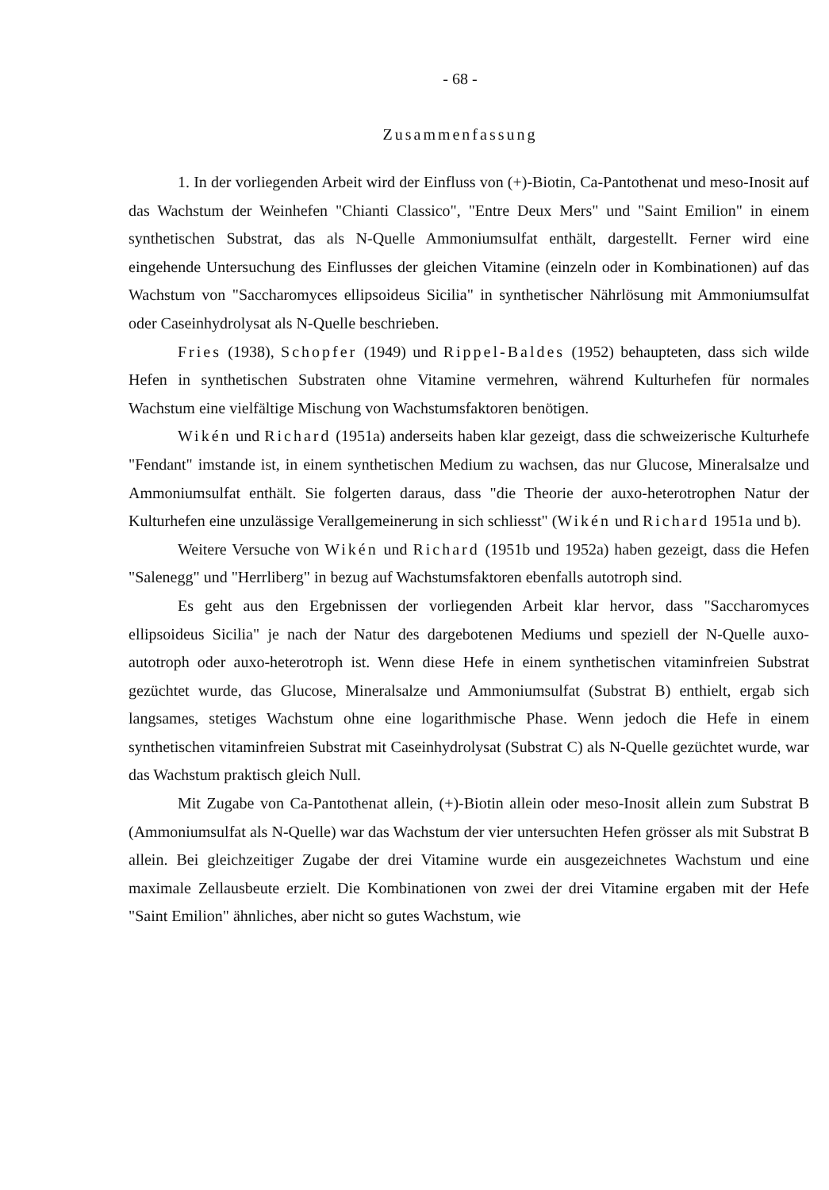- 68 -
Zusammenfassung
1. In der vorliegenden Arbeit wird der Einfluss von (+)-Biotin, Ca-Pantothenat und meso-Inosit auf das Wachstum der Weinhefen "Chianti Classico", "Entre Deux Mers" und "Saint Emilion" in einem synthetischen Substrat, das als N-Quelle Ammoniumsulfat enthält, dargestellt. Ferner wird eine eingehende Untersuchung des Einflusses der gleichen Vitamine (einzeln oder in Kombinationen) auf das Wachstum von "Saccharomyces ellipsoideus Sicilia" in synthetischer Nährlösung mit Ammoniumsulfat oder Caseinhydrolysat als N-Quelle beschrieben.
Fries (1938), Schopfer (1949) und Rippel-Baldes (1952) behaupteten, dass sich wilde Hefen in synthetischen Substraten ohne Vitamine vermehren, während Kulturhefen für normales Wachstum eine vielfältige Mischung von Wachstumsfaktoren benötigen.
Wikén und Richard (1951a) anderseits haben klar gezeigt, dass die schweizerische Kulturhefe "Fendant" imstande ist, in einem synthetischen Medium zu wachsen, das nur Glucose, Mineralsalze und Ammoniumsulfat enthält. Sie folgerten daraus, dass "die Theorie der auxo-heterotrophen Natur der Kulturhefen eine unzulässige Verallgemeinerung in sich schliesst" (Wikén und Richard 1951a und b).
Weitere Versuche von Wikén und Richard (1951b und 1952a) haben gezeigt, dass die Hefen "Salenegg" und "Herrliberg" in bezug auf Wachstumsfaktoren ebenfalls autotroph sind.
Es geht aus den Ergebnissen der vorliegenden Arbeit klar hervor, dass "Saccharomyces ellipsoideus Sicilia" je nach der Natur des dargebotenen Mediums und speziell der N-Quelle auxo-autotroph oder auxo-heterotroph ist. Wenn diese Hefe in einem synthetischen vitaminfreien Substrat gezüchtet wurde, das Glucose, Mineralsalze und Ammoniumsulfat (Substrat B) enthielt, ergab sich langsames, stetiges Wachstum ohne eine logarithmische Phase. Wenn jedoch die Hefe in einem synthetischen vitaminfreien Substrat mit Caseinhydrolysat (Substrat C) als N-Quelle gezüchtet wurde, war das Wachstum praktisch gleich Null.
Mit Zugabe von Ca-Pantothenat allein, (+)-Biotin allein oder meso-Inosit allein zum Substrat B (Ammoniumsulfat als N-Quelle) war das Wachstum der vier untersuchten Hefen grösser als mit Substrat B allein. Bei gleichzeitiger Zugabe der drei Vitamine wurde ein ausgezeichnetes Wachstum und eine maximale Zellausbeute erzielt. Die Kombinationen von zwei der drei Vitamine ergaben mit der Hefe "Saint Emilion" ähnliches, aber nicht so gutes Wachstum, wie